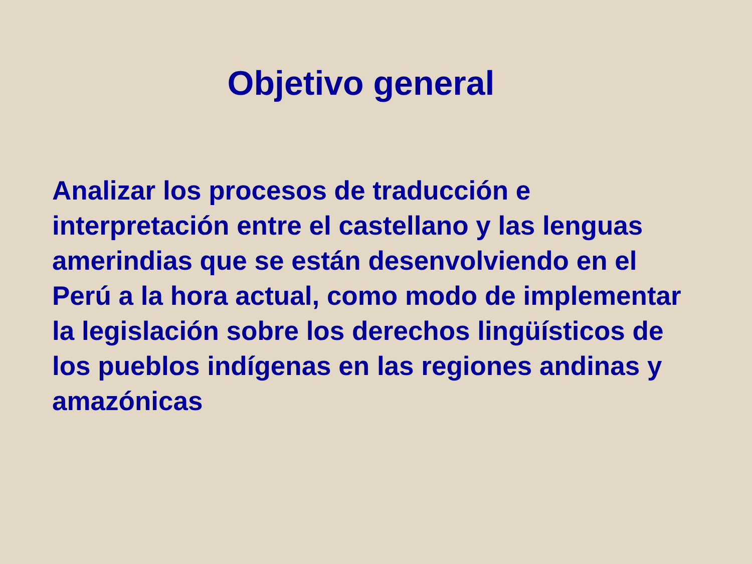Objetivo general
Analizar los procesos de traducción e interpretación entre el castellano y las lenguas amerindias que se están desenvolviendo en el Perú a la hora actual, como modo de implementar la legislación sobre los derechos lingüísticos de los pueblos indígenas en las regiones andinas y amazónicas